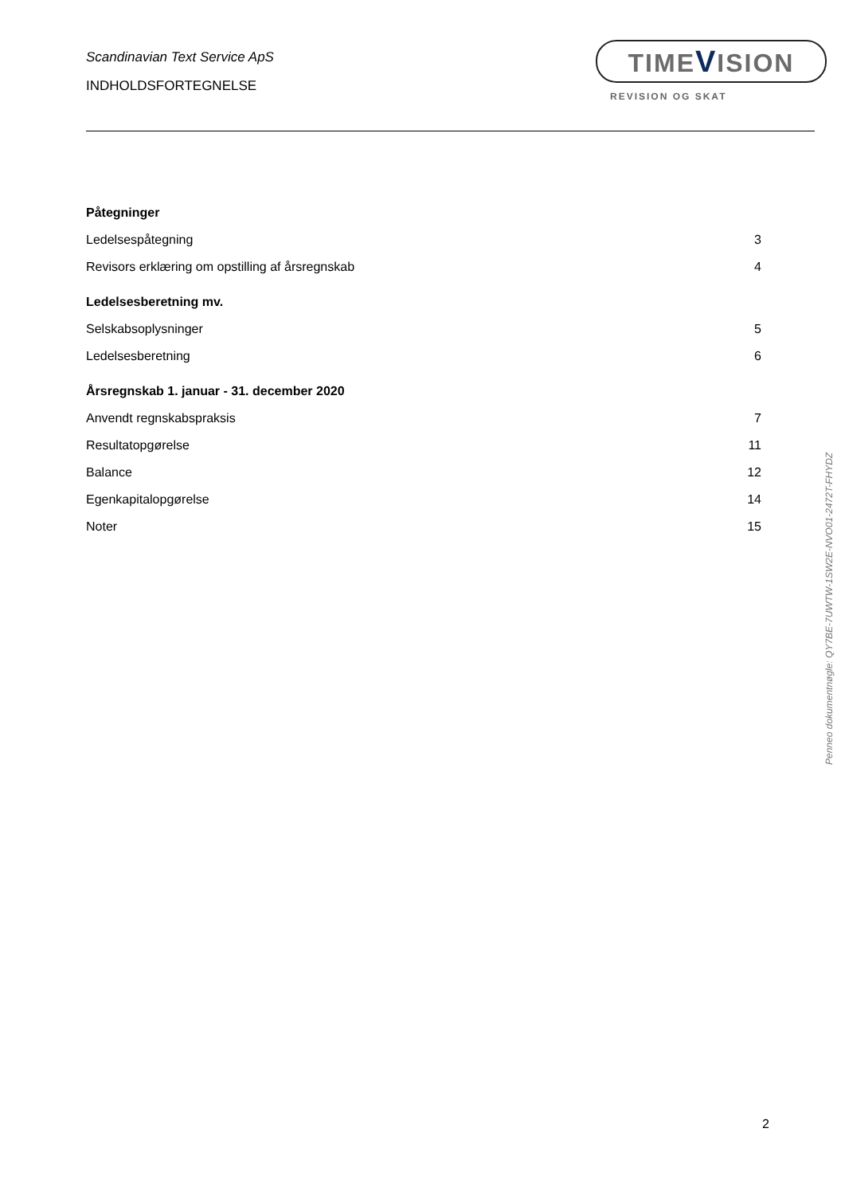Scandinavian Text Service ApS
INDHOLDSFORTEGNELSE
TIMEVISION
REVISION OG SKAT
Påtegninger
Ledelsespåtegning 3
Revisors erklæring om opstilling af årsregnskab 4
Ledelsesberetning mv.
Selskabsoplysninger 5
Ledelsesberetning 6
Årsregnskab 1. januar - 31. december 2020
Anvendt regnskabspraksis 7
Resultatopgørelse 11
Balance 12
Egenkapitalopgørelse 14
Noter 15
Penneo dokumentnøgle: QY7BE-7UWTW-1SW2E-NVO01-2472T-FHYDZ
2